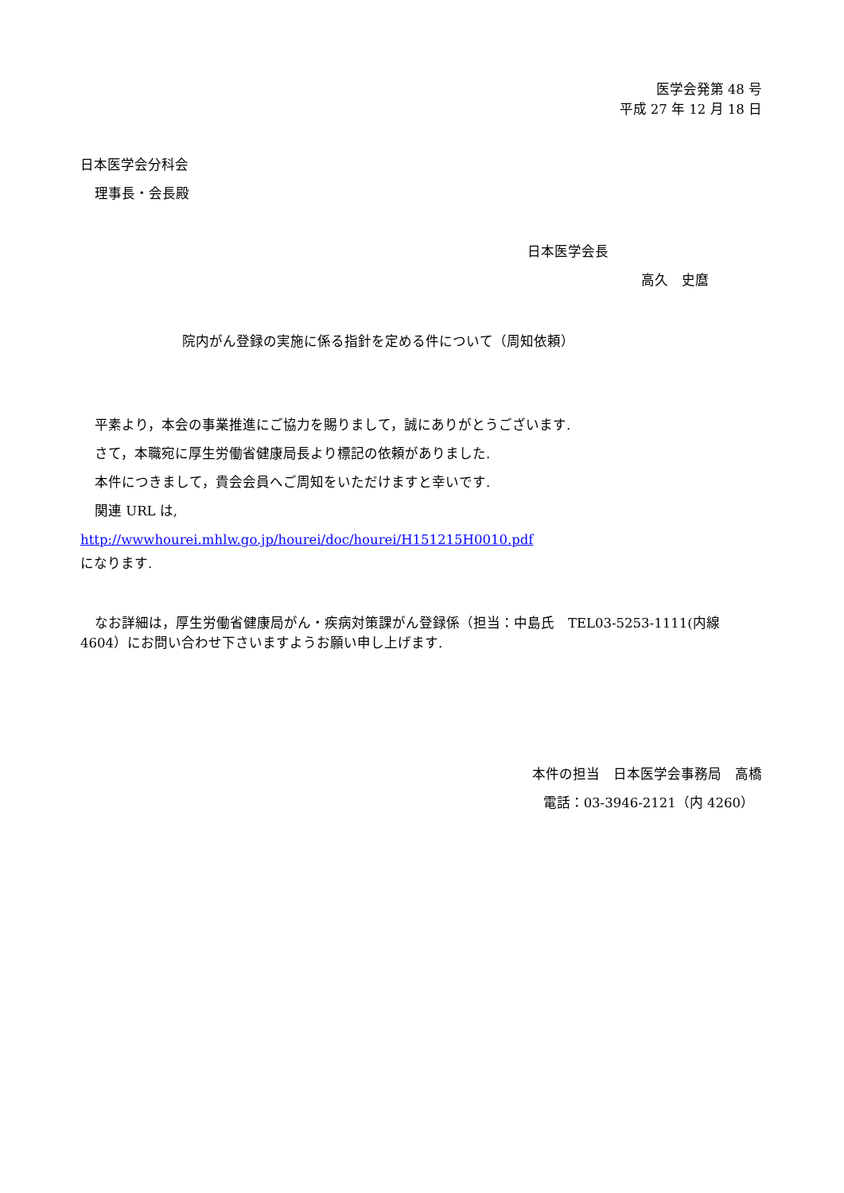医学会発第 48 号
平成 27 年 12 月 18 日
日本医学会分科会
理事長・会長殿
日本医学会長
高久　史麿
院内がん登録の実施に係る指針を定める件について（周知依頼）
平素より，本会の事業推進にご協力を賜りまして，誠にありがとうございます.
さて，本職宛に厚生労働省健康局長より標記の依頼がありました.
本件につきまして，貴会会員へご周知をいただけますと幸いです.
関連 URL は,
http://wwwhourei.mhlw.go.jp/hourei/doc/hourei/H151215H0010.pdf
になります.
なお詳細は，厚生労働省健康局がん・疾病対策課がん登録係（担当：中島氏　TEL03-5253-1111(内線 4604）にお問い合わせ下さいますようお願い申し上げます.
本件の担当　日本医学会事務局　高橋
電話：03-3946-2121（内 4260）